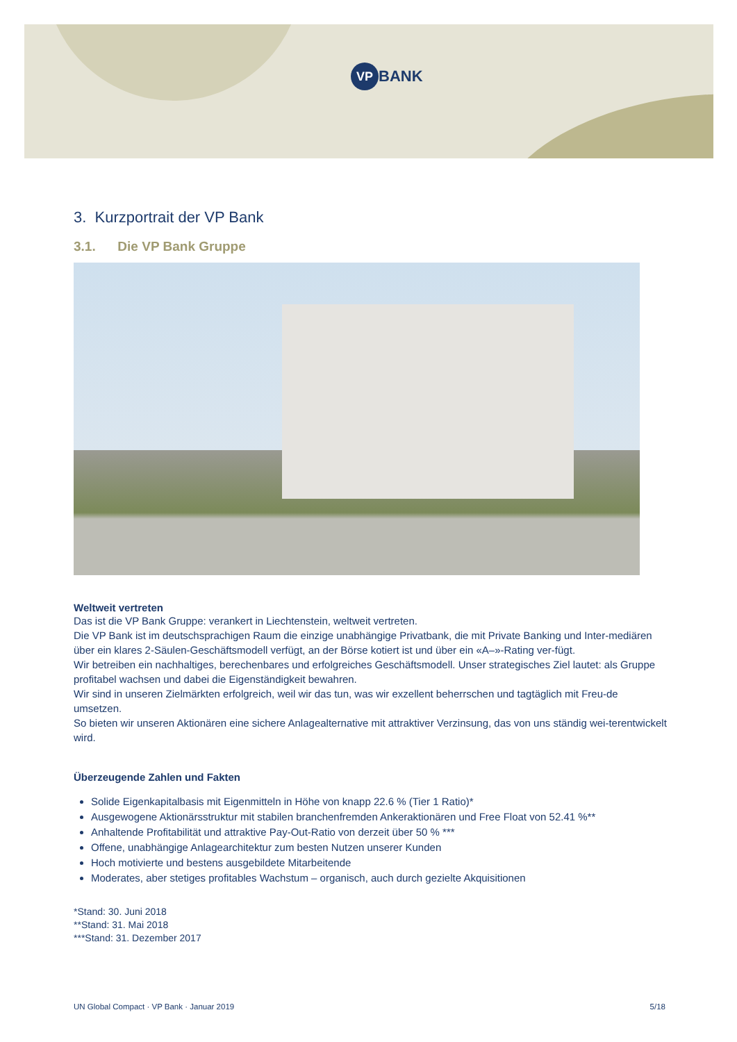VP BANK
3. Kurzportrait der VP Bank
3.1. Die VP Bank Gruppe
Weltweit vertreten
Das ist die VP Bank Gruppe: verankert in Liechtenstein, weltweit vertreten.
Die VP Bank ist im deutschsprachigen Raum die einzige unabhängige Privatbank, die mit Private Banking und Inter-mediären über ein klares 2-Säulen-Geschäftsmodell verfügt, an der Börse kotiert ist und über ein «A–»-Rating ver-fügt.
Wir betreiben ein nachhaltiges, berechenbares und erfolgreiches Geschäftsmodell. Unser strategisches Ziel lautet: als Gruppe profitabel wachsen und dabei die Eigenständigkeit bewahren.
Wir sind in unseren Zielmärkten erfolgreich, weil wir das tun, was wir exzellent beherrschen und tagtäglich mit Freu-de umsetzen.
So bieten wir unseren Aktionären eine sichere Anlagealternative mit attraktiver Verzinsung, das von uns ständig wei-terentwickelt wird.
Überzeugende Zahlen und Fakten
Solide Eigenkapitalbasis mit Eigenmitteln in Höhe von knapp 22.6 % (Tier 1 Ratio)*
Ausgewogene Aktionärsstruktur mit stabilen branchenfremden Ankeraktionären und Free Float von 52.41 %**
Anhaltende Profitabilität und attraktive Pay-Out-Ratio von derzeit über 50 % ***
Offene, unabhängige Anlagearchitektur zum besten Nutzen unserer Kunden
Hoch motivierte und bestens ausgebildete Mitarbeitende
Moderates, aber stetiges profitables Wachstum – organisch, auch durch gezielte Akquisitionen
*Stand: 30. Juni 2018
**Stand: 31. Mai 2018
***Stand: 31. Dezember 2017
UN Global Compact · VP Bank · Januar 2019 5/18